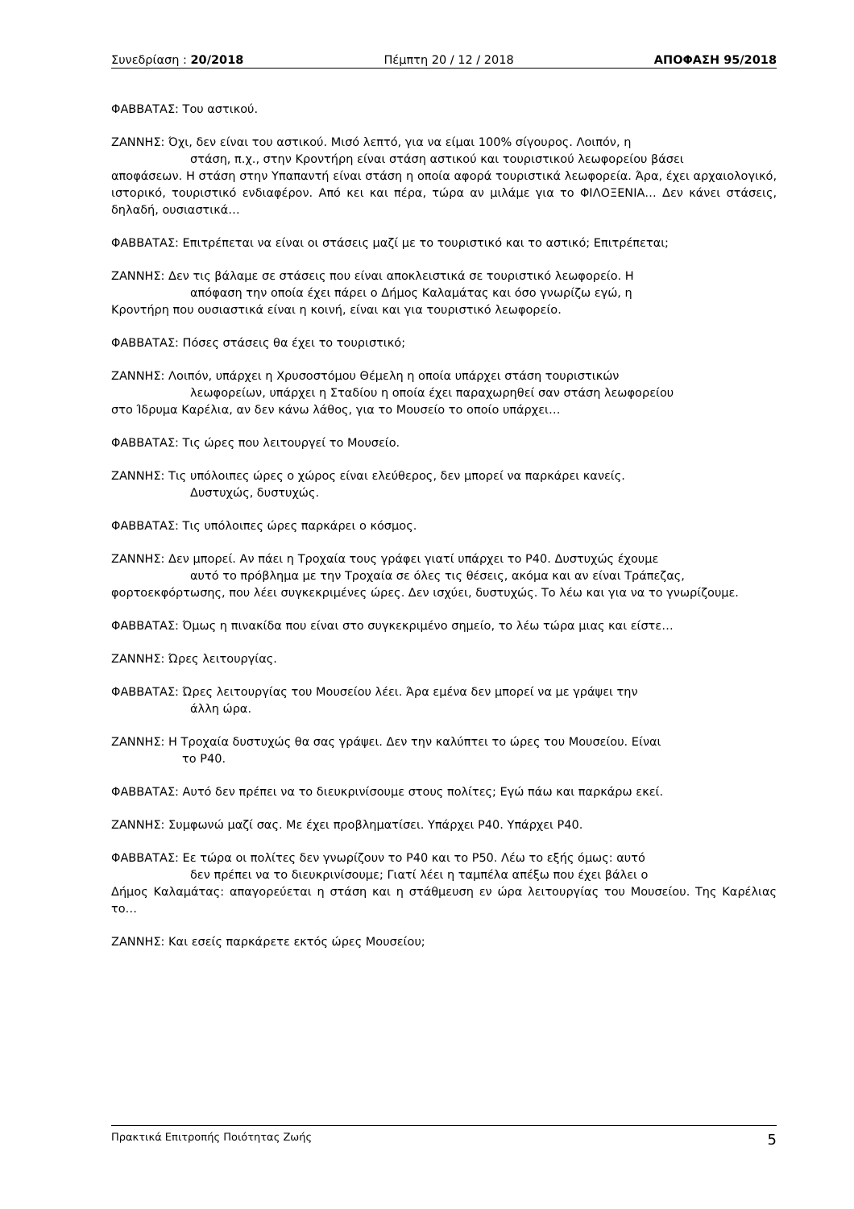Συνεδρίαση : 20/2018 Πέμπτη 20 / 12 / 2018 ΑΠΟΦΑΣΗ 95/2018
ΦΑΒΒΑΤΑΣ: Του αστικού.
ΖΑΝΝΗΣ: Όχι, δεν είναι του αστικού. Μισό λεπτό, για να είμαι 100% σίγουρος. Λοιπόν, η
στάση, π.χ., στην Κροντήρη είναι στάση αστικού και τουριστικού λεωφορείου βάσει
αποφάσεων. Η στάση στην Υπαπαντή είναι στάση η οποία αφορά τουριστικά λεωφορεία. Άρα, έχει αρχαιολογικό, ιστορικό, τουριστικό ενδιαφέρον. Από κει και πέρα, τώρα αν μιλάμε για το ΦΙΛΟΞΕΝΙΑ… Δεν κάνει στάσεις, δηλαδή, ουσιαστικά…
ΦΑΒΒΑΤΑΣ: Επιτρέπεται να είναι οι στάσεις μαζί με το τουριστικό και το αστικό; Επιτρέπεται;
ΖΑΝΝΗΣ: Δεν τις βάλαμε σε στάσεις που είναι αποκλειστικά σε τουριστικό λεωφορείο. Η
απόφαση την οποία έχει πάρει ο Δήμος Καλαμάτας και όσο γνωρίζω εγώ, η
Κροντήρη που ουσιαστικά είναι η κοινή, είναι και για τουριστικό λεωφορείο.
ΦΑΒΒΑΤΑΣ: Πόσες στάσεις θα έχει το τουριστικό;
ΖΑΝΝΗΣ: Λοιπόν, υπάρχει η Χρυσοστόμου Θέμελη η οποία υπάρχει στάση τουριστικών
λεωφορείων, υπάρχει η Σταδίου η οποία έχει παραχωρηθεί σαν στάση λεωφορείου
στο Ίδρυμα Καρέλια, αν δεν κάνω λάθος, για το Μουσείο το οποίο υπάρχει…
ΦΑΒΒΑΤΑΣ: Τις ώρες που λειτουργεί το Μουσείο.
ΖΑΝΝΗΣ: Τις υπόλοιπες ώρες ο χώρος είναι ελεύθερος, δεν μπορεί να παρκάρει κανείς.
Δυστυχώς, δυστυχώς.
ΦΑΒΒΑΤΑΣ: Τις υπόλοιπες ώρες παρκάρει ο κόσμος.
ΖΑΝΝΗΣ: Δεν μπορεί. Αν πάει η Τροχαία τους γράφει γιατί υπάρχει το Ρ40. Δυστυχώς έχουμε
αυτό το πρόβλημα με την Τροχαία σε όλες τις θέσεις, ακόμα και αν είναι Τράπεζας,
φορτοεκφόρτωσης, που λέει συγκεκριμένες ώρες. Δεν ισχύει, δυστυχώς. Το λέω και για να το γνωρίζουμε.
ΦΑΒΒΑΤΑΣ: Όμως η πινακίδα που είναι στο συγκεκριμένο σημείο, το λέω τώρα μιας και είστε…
ΖΑΝΝΗΣ: Ώρες λειτουργίας.
ΦΑΒΒΑΤΑΣ: Ώρες λειτουργίας του Μουσείου λέει. Άρα εμένα δεν μπορεί να με γράψει την
άλλη ώρα.
ΖΑΝΝΗΣ: Η Τροχαία δυστυχώς θα σας γράψει. Δεν την καλύπτει το ώρες του Μουσείου. Είναι
το Ρ40.
ΦΑΒΒΑΤΑΣ: Αυτό δεν πρέπει να το διευκρινίσουμε στους πολίτες; Εγώ πάω και παρκάρω εκεί.
ΖΑΝΝΗΣ: Συμφωνώ μαζί σας. Με έχει προβληματίσει. Υπάρχει Ρ40. Υπάρχει Ρ40.
ΦΑΒΒΑΤΑΣ: Εε τώρα οι πολίτες δεν γνωρίζουν το Ρ40 και το Ρ50. Λέω το εξής όμως: αυτό
δεν πρέπει να το διευκρινίσουμε; Γιατί λέει η ταμπέλα απέξω που έχει βάλει ο
Δήμος Καλαμάτας: απαγορεύεται η στάση και η στάθμευση εν ώρα λειτουργίας του Μουσείου. Της Καρέλιας το…
ΖΑΝΝΗΣ: Και εσείς παρκάρετε εκτός ώρες Μουσείου;
Πρακτικά Επιτροπής Ποιότητας Ζωής 5